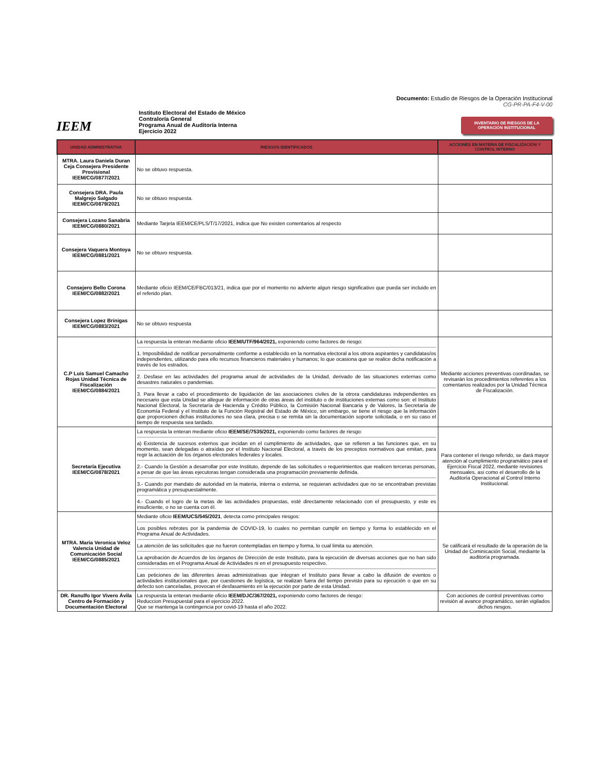Documento: Estudio de Riesgos de la Operación Institucional
CG-PR-PA-F4-V-00
IEEM
Instituto Electoral del Estado de México
Contraloría General
Programa Anual de Auditoría Interna
Ejercicio 2022
INVENTARIO DE RIESGOS DE LA OPERACIÓN INSTITUCIONAL
| UNIDAD ADMINISTRATIVA | RIESGOS IDENTIFICADOS | ACCIONES EN MATERIA DE FISCALIZACIÓN Y CONTROL INTERNO |
| --- | --- | --- |
| MTRA. Laura Daniela Duran Ceja Consejera Presidente Provisional IEEM/CG/0877/2021 | No se obtuvo respuesta. | |
| Consejera DRA. Paula Malgrejo Salgado IEEM/CG/0879/2021 | No se obtuvo respuesta. | |
| Consejera Lozano Sanabria IEEM/CG/0880/2021 | Mediante Tarjeta IEEM/CE/PLS/T/17/2021, indica que No existen comentarios al respecto | |
| Consejera Vaquera Montoya IEEM/CG/0881/2021 | No se obtuvo respuesta. | |
| Consejero Bello Corona IEEM/CG/0882/2021 | Mediante oficio IEEM/CE/FBC/013/21, indica que por el momento no advierte algun riesgo significativo que pueda ser incluido en el referido plan. | |
| Consejera Lopez Brinigas IEEM/CG/0883/2021 | No se obtuvo respuesta | |
| C.P Luis Samuel Camacho Rojas Unidad Técnica de Fiscalización IEEM/CG/0884/2021 | La respuesta la enteran mediante oficio IEEM/UTF/964/2021, exponiendo como factores de riesgo: 1. Imposibilidad de notificar personalmente conforme a establecido en la normativa electoral a los otrora aspirantes y candidatas/os independientes, utilizando para ello recursos financieros materiales y humanos; lo que ocasiona que se realice dicha notificación a través de los estrados. 2. Desfase en las actividades del programa anual de actividades de la Unidad, derivado de las situaciones externas como desastres naturales o pandemias. 3. Para llevar a cabo el procedimiento de liquidación de las asociaciones civiles de la otrora candidaturas independientes es necesario que esta Unidad se allegue de información de otras áreas del instituto o de instituciones externas como son: el Instituto Nacional Electoral, la Secretaría de Hacienda y Crédito Público, la Comisión Nacional Bancaria y de Valores, la Secretaría de Economía Federal y el Instituto de la Función Registral del Estado de México, sin embargo, se tiene el riesgo que la información que proporcionen dichas instituciones no sea clara, precisa o se remita sin la documentación soporte solicitada, o en su caso el tiempo de respuesta sea tardado. | Mediante acciones preventivas coordinadas, se revisarán los procedimientos referentes a los comentarios realizados por la Unidad Técnica de Fiscalización. |
| Secretaría Ejecutiva IEEM/CG/0878/2021 | La respuesta la enteran mediante oficio IEEM/SE/7535/2021, exponiendo como factores de riesgo: a) Existencia de sucesos externos que incidan en el cumplimiento de actividades, que se refieren a las funciones que, en su momento, sean delegadas o atraídas por el Instituto Nacional Electoral, a través de los preceptos normativos que emitan, para regir la actuación de los órganos electorales federales y locales. 2.- Cuando la Gestión a desarrollar por este Instituto, depende de las solicitudes o requerimientos que realicen terceras personas, a pesar de que las áreas ejecutoras tengan considerada una programación previamente definida. 3.- Cuando por mandato de autoridad en la materia, interna o externa, se requieran actividades que no se encontraban previstas programática y presupuestalmente. 4.- Cuando el logro de la metas de las actividades propuestas, esté directamente relacionado con el presupuesto, y este es insuficiente, o no se cuenta con él. | Para contener el riesgo referido, se dará mayor atención al cumplimiento programático para el Ejercicio Fiscal 2022, mediante revisiones mensuales, asi como el desarrollo de la Auditoría Operacional al Control Interno Institucional. |
| MTRA. Maria Veronica Veloz Valencia Unidad de Comunicación Social IEEM/CG/0885/2021 | Mediante oficio IEEM/UCS/545/2021 , detecta como principales riesgos: Los posibles rebrotes por la pandemia de COVID-19, lo cuales no permitan cumplir en tiempo y forma lo establecido en el Programa Anual de Actividades. La atención de las solicitudes que no fueron contempladas en tiempo y forma, lo cual limita su atención. La aprobación de Acuerdos de los órganos de Dirección de este Instituto, para la ejecución de diversas acciones que no han sido consideradas en el Programa Anual de Actividades ni en el presupuesto respectivo. Las peticiones de las diferentes áreas administrativas que integran el Instituto para llevar a cabo la difusión de eventos o actividades institucionales que, por cuestiones de logística, se realizan fuera del tiempo previsto para su ejecución o que en su defecto son canceladas, provocan el desfasamiento en la ejecución por parte de esta Unidad. | Se calificará el resultado de la operación de la Unidad de Cominicación Social, mediante la auditoría programada. |
| DR. Ranulfo Igor Vivero Ávila Centro de Formación y Documentación Electoral | La respuesta la enteran mediante oficio IEEM/DJC/367/2021, exponiendo como factores de riesgo: Reduccion Presupuestal para el ejercicio 2022. Que se mantenga la contingencia por covid-19 hasta el año 2022. | Con acciones de control preventivas como revisión al avance programático, serán vigilados dichos riesgos. |